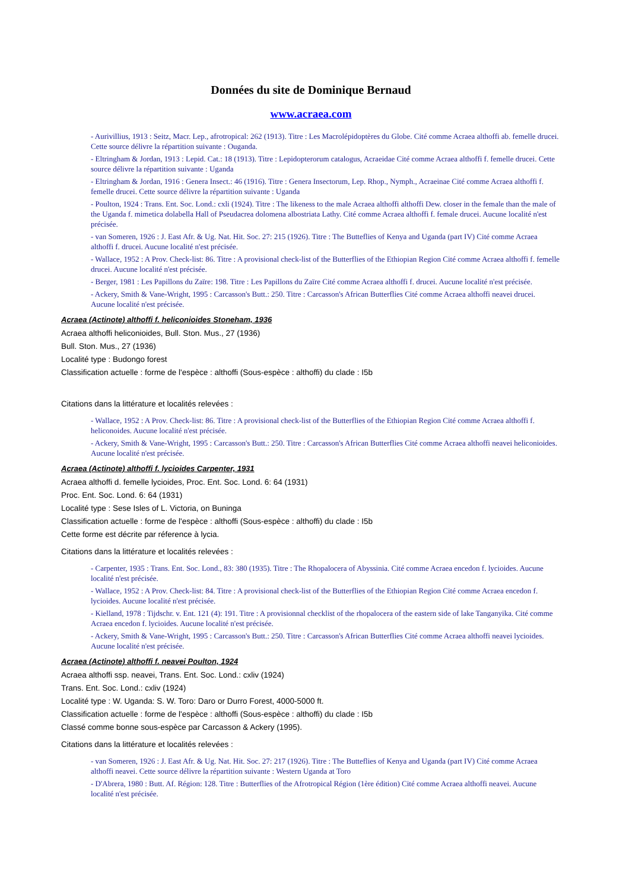Données du site de Dominique Bernaud
www.acraea.com
- Aurivillius, 1913 : Seitz, Macr. Lep., afrotropical: 262 (1913). Titre : Les Macrolépidoptères du Globe. Cité comme Acraea althoffi ab. femelle drucei. Cette source délivre la répartition suivante : Ouganda.
- Eltringham & Jordan, 1913 : Lepid. Cat.: 18 (1913). Titre : Lepidopterorum catalogus, Acraeidae Cité comme Acraea althoffi f. femelle drucei. Cette source délivre la répartition suivante : Uganda
- Eltringham & Jordan, 1916 : Genera Insect.: 46 (1916). Titre : Genera Insectorum, Lep. Rhop., Nymph., Acraeinae Cité comme Acraea althoffi f. femelle drucei. Cette source délivre la répartition suivante : Uganda
- Poulton, 1924 : Trans. Ent. Soc. Lond.: cxli (1924). Titre : The likeness to the male Acraea althoffi althoffi Dew. closer in the female than the male of the Uganda f. mimetica dolabella Hall of Pseudacrea dolomena albostriata Lathy. Cité comme Acraea althoffi f. female drucei. Aucune localité n'est précisée.
- van Someren, 1926 : J. East Afr. & Ug. Nat. Hit. Soc. 27: 215 (1926). Titre : The Butteflies of Kenya and Uganda (part IV) Cité comme Acraea althoffi f. drucei. Aucune localité n'est précisée.
- Wallace, 1952 : A Prov. Check-list: 86. Titre : A provisional check-list of the Butterflies of the Ethiopian Region Cité comme Acraea althoffi f. femelle drucei. Aucune localité n'est précisée.
- Berger, 1981 : Les Papillons du Zaïre: 198. Titre : Les Papillons du Zaïre Cité comme Acraea althoffi f. drucei. Aucune localité n'est précisée.
- Ackery, Smith & Vane-Wright, 1995 : Carcasson's Butt.: 250. Titre : Carcasson's African Butterflies Cité comme Acraea althoffi neavei drucei. Aucune localité n'est précisée.
Acraea (Actinote) althoffi f. heliconioides Stoneham, 1936
Acraea althoffi heliconioides, Bull. Ston. Mus., 27 (1936)
Bull. Ston. Mus., 27 (1936)
Localité type : Budongo forest
Classification actuelle : forme de l'espèce : althoffi (Sous-espèce : althoffi) du clade : I5b
Citations dans la littérature et localités relevées :
- Wallace, 1952 : A Prov. Check-list: 86. Titre : A provisional check-list of the Butterflies of the Ethiopian Region Cité comme Acraea althoffi f. heliconoides. Aucune localité n'est précisée.
- Ackery, Smith & Vane-Wright, 1995 : Carcasson's Butt.: 250. Titre : Carcasson's African Butterflies Cité comme Acraea althoffi neavei heliconioides. Aucune localité n'est précisée.
Acraea (Actinote) althoffi f. lycioides Carpenter, 1931
Acraea althoffi d. femelle lycioides, Proc. Ent. Soc. Lond. 6: 64 (1931)
Proc. Ent. Soc. Lond. 6: 64 (1931)
Localité type : Sese Isles of L. Victoria, on Buninga
Classification actuelle : forme de l'espèce : althoffi (Sous-espèce : althoffi) du clade : I5b
Cette forme est décrite par réference à lycia.
Citations dans la littérature et localités relevées :
- Carpenter, 1935 : Trans. Ent. Soc. Lond., 83: 380 (1935). Titre : The Rhopalocera of Abyssinia. Cité comme Acraea encedon f. lycioides. Aucune localité n'est précisée.
- Wallace, 1952 : A Prov. Check-list: 84. Titre : A provisional check-list of the Butterflies of the Ethiopian Region Cité comme Acraea encedon f. lycioides. Aucune localité n'est précisée.
- Kielland, 1978 : Tijdschr. v. Ent. 121 (4): 191. Titre : A provisionnal checklist of the rhopalocera of the eastern side of lake Tanganyika. Cité comme Acraea encedon f. lycioides. Aucune localité n'est précisée.
- Ackery, Smith & Vane-Wright, 1995 : Carcasson's Butt.: 250. Titre : Carcasson's African Butterflies Cité comme Acraea althoffi neavei lycioides. Aucune localité n'est précisée.
Acraea (Actinote) althoffi f. neavei Poulton, 1924
Acraea althoffi ssp. neavei, Trans. Ent. Soc. Lond.: cxliv (1924)
Trans. Ent. Soc. Lond.: cxliv (1924)
Localité type : W. Uganda: S. W. Toro: Daro or Durro Forest, 4000-5000 ft.
Classification actuelle : forme de l'espèce : althoffi (Sous-espèce : althoffi) du clade : I5b
Classé comme bonne sous-espèce par Carcasson & Ackery (1995).
Citations dans la littérature et localités relevées :
- van Someren, 1926 : J. East Afr. & Ug. Nat. Hit. Soc. 27: 217 (1926). Titre : The Butteflies of Kenya and Uganda (part IV) Cité comme Acraea althoffi neavei. Cette source délivre la répartition suivante : Western Uganda at Toro
- D'Abrera, 1980 : Butt. Af. Région: 128. Titre : Butterflies of the Afrotropical Région (1ère édition) Cité comme Acraea althoffi neavei. Aucune localité n'est précisée.